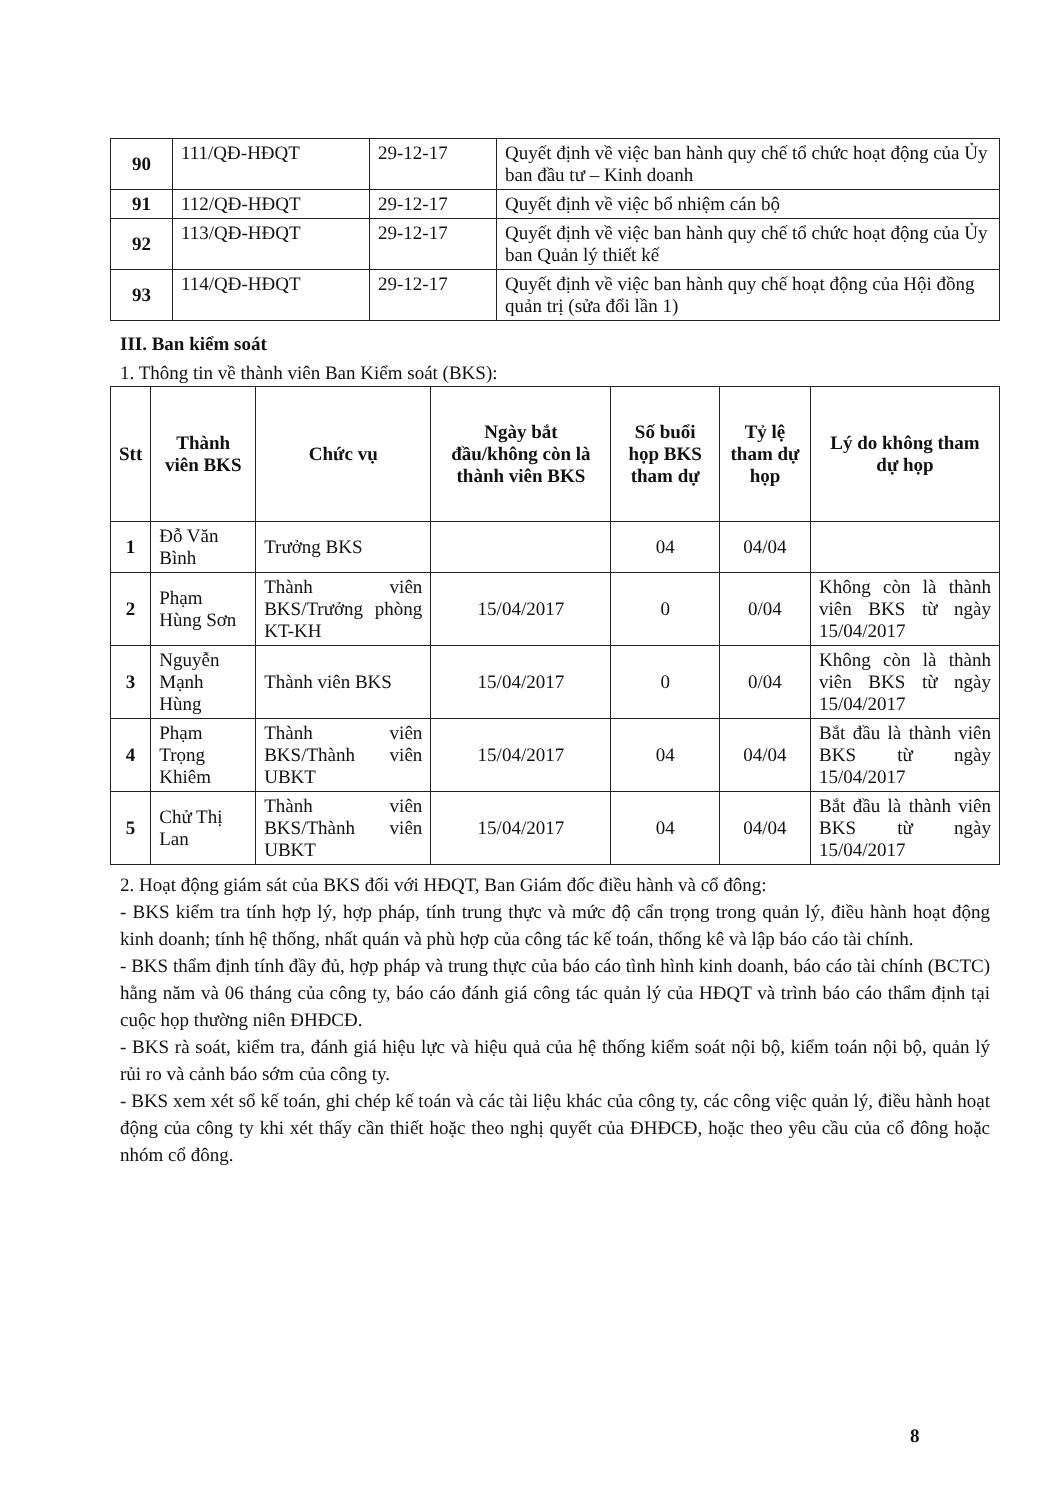| 90 | 111/QĐ-HĐQT | 29-12-17 | Quyết định về việc ban hành quy chế tổ chức hoạt động của Ủy ban đầu tư – Kinh doanh |
| 91 | 112/QĐ-HĐQT | 29-12-17 | Quyết định về việc bổ nhiệm cán bộ |
| 92 | 113/QĐ-HĐQT | 29-12-17 | Quyết định về việc ban hành quy chế tổ chức hoạt động của Ủy ban Quản lý thiết kế |
| 93 | 114/QĐ-HĐQT | 29-12-17 | Quyết định về việc ban hành quy chế hoạt động của Hội đồng quản trị (sửa đổi lần 1) |
III. Ban kiểm soát
1. Thông tin về thành viên Ban Kiểm soát (BKS):
| Stt | Thành viên BKS | Chức vụ | Ngày bắt đầu/không còn là thành viên BKS | Số buổi họp BKS tham dự | Tỷ lệ tham dự họp | Lý do không tham dự họp |
| --- | --- | --- | --- | --- | --- | --- |
| 1 | Đỗ Văn Bình | Trưởng BKS | | 04 | 04/04 | |
| 2 | Phạm Hùng Sơn | Thành viên BKS/Trưởng phòng KT-KH | 15/04/2017 | 0 | 0/04 | Không còn là thành viên BKS từ ngày 15/04/2017 |
| 3 | Nguyễn Mạnh Hùng | Thành viên BKS | 15/04/2017 | 0 | 0/04 | Không còn là thành viên BKS từ ngày 15/04/2017 |
| 4 | Phạm Trọng Khiêm | Thành viên BKS/Thành viên UBKT | 15/04/2017 | 04 | 04/04 | Bắt đầu là thành viên BKS từ ngày 15/04/2017 |
| 5 | Chử Thị Lan | Thành viên BKS/Thành viên UBKT | 15/04/2017 | 04 | 04/04 | Bắt đầu là thành viên BKS từ ngày 15/04/2017 |
2. Hoạt động giám sát của BKS đối với HĐQT, Ban Giám đốc điều hành và cổ đông:
- BKS kiểm tra tính hợp lý, hợp pháp, tính trung thực và mức độ cẩn trọng trong quản lý, điều hành hoạt động kinh doanh; tính hệ thống, nhất quán và phù hợp của công tác kế toán, thống kê và lập báo cáo tài chính.
- BKS thẩm định tính đầy đủ, hợp pháp và trung thực của báo cáo tình hình kinh doanh, báo cáo tài chính (BCTC) hằng năm và 06 tháng của công ty, báo cáo đánh giá công tác quản lý của HĐQT và trình báo cáo thẩm định tại cuộc họp thường niên ĐHĐCĐ.
- BKS rà soát, kiểm tra, đánh giá hiệu lực và hiệu quả của hệ thống kiểm soát nội bộ, kiểm toán nội bộ, quản lý rủi ro và cảnh báo sớm của công ty.
- BKS xem xét sổ kế toán, ghi chép kế toán và các tài liệu khác của công ty, các công việc quản lý, điều hành hoạt động của công ty khi xét thấy cần thiết hoặc theo nghị quyết của ĐHĐCĐ, hoặc theo yêu cầu của cổ đông hoặc nhóm cổ đông.
8